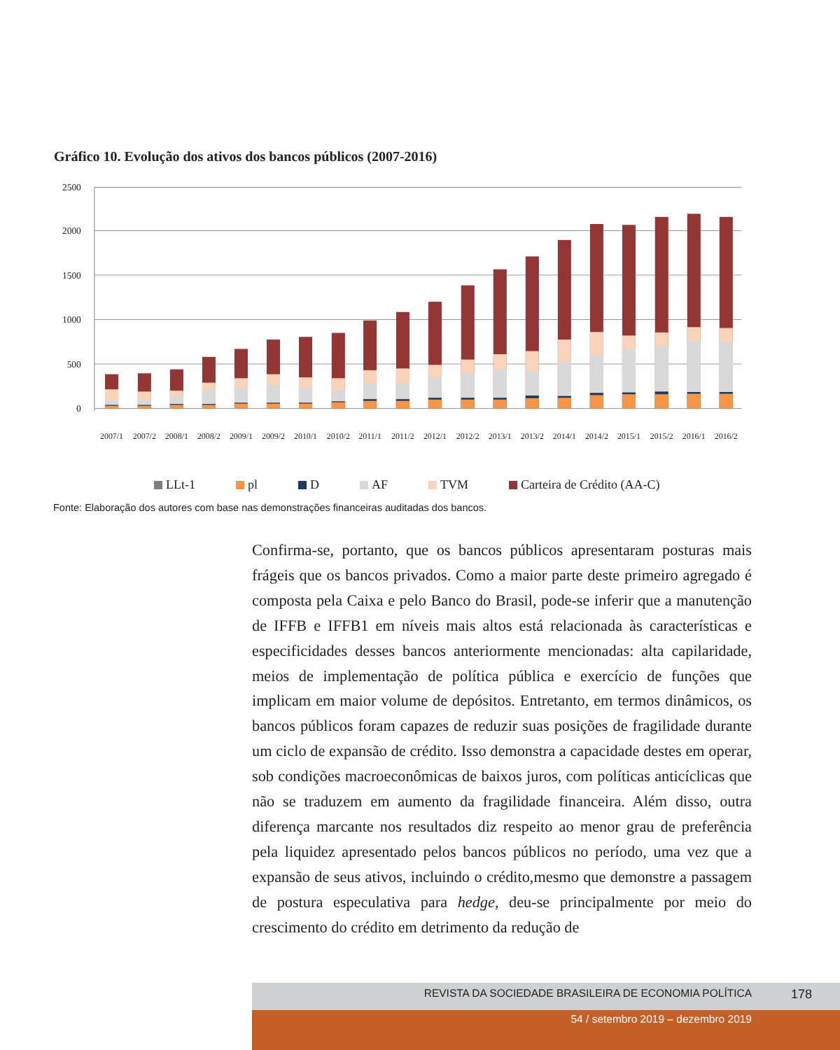Gráfico 10. Evolução dos ativos dos bancos públicos (2007-2016)
2500
2000
1500
1000
500
0
2007/1
2007/2
2008/1
2008/2
2009/1
2009/2
2010/1
2010/2
2011/1
2011/2
2012/1
2012/2
2013/1
2013/2
2014/1
2014/2
2015/1
2015/2
2016/1
2016/2
LLt-1 pl D AF TVM Carteira de Crédito (AA-C)
Fonte: Elaboração dos autores com base nas demonstrações financeiras auditadas dos bancos.
Confirma-se, portanto, que os bancos públicos apresentaram posturas mais frágeis que os bancos privados. Como a maior parte deste primeiro agregado é composta pela Caixa e pelo Banco do Brasil, pode-se inferir que a manutenção de IFFB e IFFB1 em níveis mais altos está relacionada às características e especificidades desses bancos anteriormente mencionadas: alta capilaridade, meios de implementação de política pública e exercício de funções que implicam em maior volume de depósitos. Entretanto, em termos dinâmicos, os bancos públicos foram capazes de reduzir suas posições de fragilidade durante um ciclo de expansão de crédito. Isso demonstra a capacidade destes em operar, sob condições macroeconômicas de baixos juros, com políticas anticíclicas que não se traduzem em aumento da fragilidade financeira. Além disso, outra diferença marcante nos resultados diz respeito ao menor grau de preferência pela liquidez apresentado pelos bancos públicos no período, uma vez que a expansão de seus ativos, incluindo o crédito,mesmo que demonstre a passagem de postura especulativa para hedge, deu-se principalmente por meio do crescimento do crédito em detrimento da redução de
REVISTA DA SOCIEDADE BRASILEIRA DE ECONOMIA POLÍTICA
178
54 / setembro 2019 – dezembro 2019